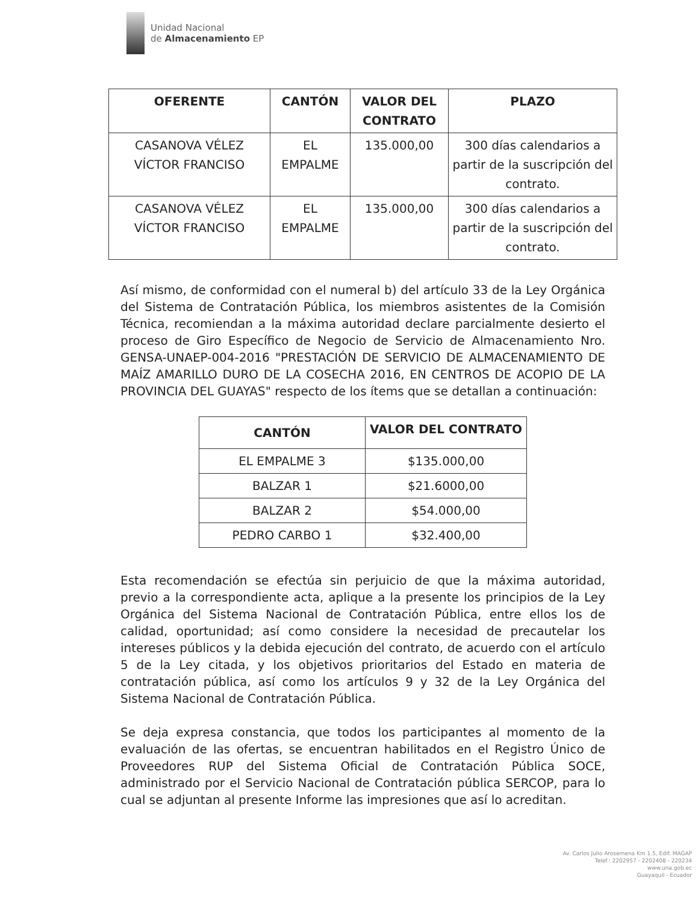Unidad Nacional
de Almacenamiento EP
| OFERENTE | CANTÓN | VALOR DEL CONTRATO | PLAZO |
| --- | --- | --- | --- |
| CASANOVA VÉLEZ VÍCTOR FRANCISO | EL EMPALME | 135.000,00 | 300 días calendarios a partir de la suscripción del contrato. |
| CASANOVA VÉLEZ VÍCTOR FRANCISO | EL EMPALME | 135.000,00 | 300 días calendarios a partir de la suscripción del contrato. |
Así mismo, de conformidad con el numeral b) del artículo 33 de la Ley Orgánica del Sistema de Contratación Pública, los miembros asistentes de la Comisión Técnica, recomiendan a la máxima autoridad declare parcialmente desierto el proceso de Giro Específico de Negocio de Servicio de Almacenamiento Nro. GENSA-UNAEP-004-2016 "PRESTACIÓN DE SERVICIO DE ALMACENAMIENTO DE MAÍZ AMARILLO DURO DE LA COSECHA 2016, EN CENTROS DE ACOPIO DE LA PROVINCIA DEL GUAYAS" respecto de los ítems que se detallan a continuación:
| CANTÓN | VALOR DEL CONTRATO |
| --- | --- |
| EL EMPALME 3 | $135.000,00 |
| BALZAR 1 | $21.6000,00 |
| BALZAR 2 | $54.000,00 |
| PEDRO CARBO 1 | $32.400,00 |
Esta recomendación se efectúa sin perjuicio de que la máxima autoridad, previo a la correspondiente acta, aplique a la presente los principios de la Ley Orgánica del Sistema Nacional de Contratación Pública, entre ellos los de calidad, oportunidad; así como considere la necesidad de precautelar los intereses públicos y la debida ejecución del contrato, de acuerdo con el artículo 5 de la Ley citada, y los objetivos prioritarios del Estado en materia de contratación pública, así como los artículos 9 y 32 de la Ley Orgánica del Sistema Nacional de Contratación Pública.
Se deja expresa constancia, que todos los participantes al momento de la evaluación de las ofertas, se encuentran habilitados en el Registro Único de Proveedores RUP del Sistema Oficial de Contratación Pública SOCE, administrado por el Servicio Nacional de Contratación pública SERCOP, para lo cual se adjuntan al presente Informe las impresiones que así lo acreditan.
Av. Carlos Julio Arosemena Km 1.5, Edif. MAGAP
Telef.: 2202957 - 2202408 - 220234
www.una.gob.ec
Guayaquil - Ecuador